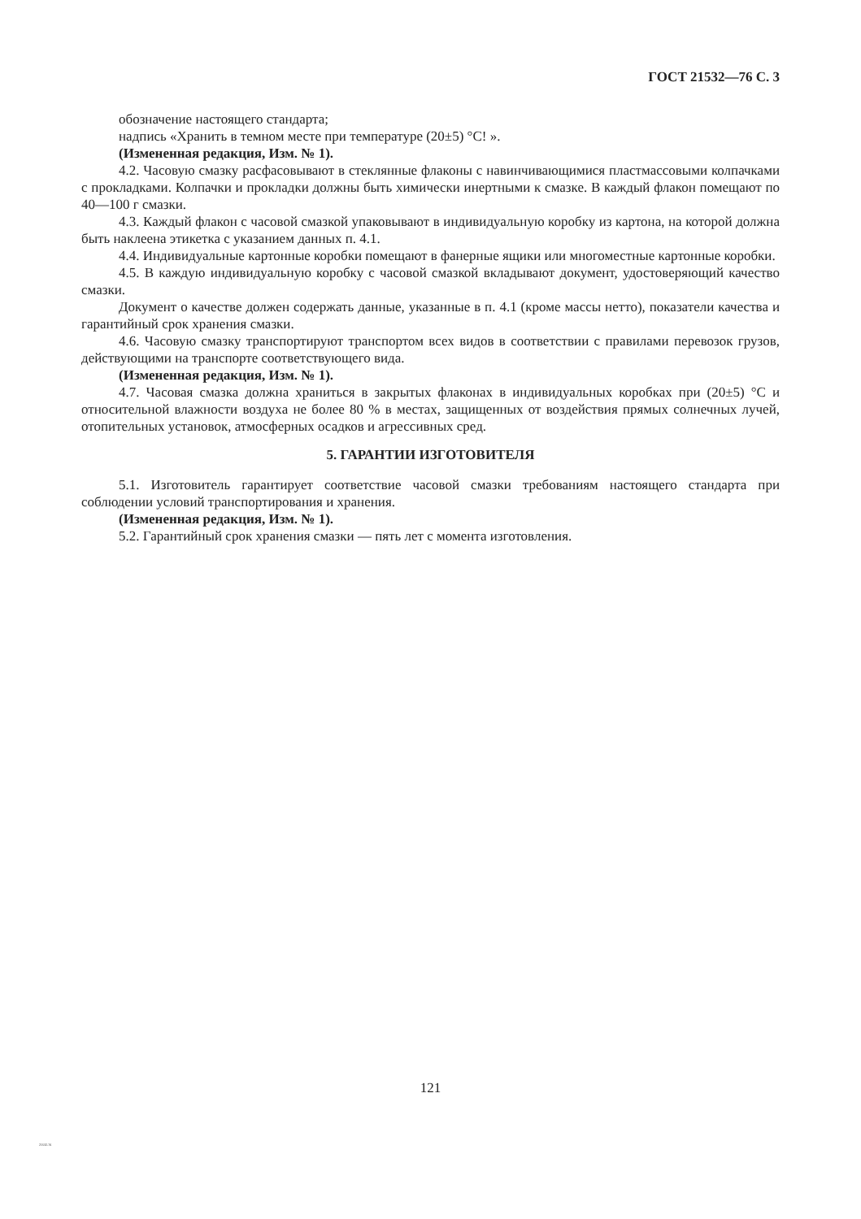ГОСТ 21532—76 С. 3
обозначение настоящего стандарта;
надпись «Хранить в темном месте при температуре (20±5) °С! ».
(Измененная редакция, Изм. № 1).
4.2. Часовую смазку расфасовывают в стеклянные флаконы с навинчивающимися пластмассовыми колпачками с прокладками. Колпачки и прокладки должны быть химически инертными к смазке. В каждый флакон помещают по 40—100 г смазки.
4.3. Каждый флакон с часовой смазкой упаковывают в индивидуальную коробку из картона, на которой должна быть наклеена этикетка с указанием данных п. 4.1.
4.4. Индивидуальные картонные коробки помещают в фанерные ящики или многоместные картонные коробки.
4.5. В каждую индивидуальную коробку с часовой смазкой вкладывают документ, удостоверяющий качество смазки.
Документ о качестве должен содержать данные, указанные в п. 4.1 (кроме массы нетто), показатели качества и гарантийный срок хранения смазки.
4.6. Часовую смазку транспортируют транспортом всех видов в соответствии с правилами перевозок грузов, действующими на транспорте соответствующего вида.
(Измененная редакция, Изм. № 1).
4.7. Часовая смазка должна храниться в закрытых флаконах в индивидуальных коробках при (20±5) °С и относительной влажности воздуха не более 80 % в местах, защищенных от воздействия прямых солнечных лучей, отопительных установок, атмосферных осадков и агрессивных сред.
5. ГАРАНТИИ ИЗГОТОВИТЕЛЯ
5.1. Изготовитель гарантирует соответствие часовой смазки требованиям настоящего стандарта при соблюдении условий транспортирования и хранения.
(Измененная редакция, Изм. № 1).
5.2. Гарантийный срок хранения смазки — пять лет с момента изготовления.
121
21532-76